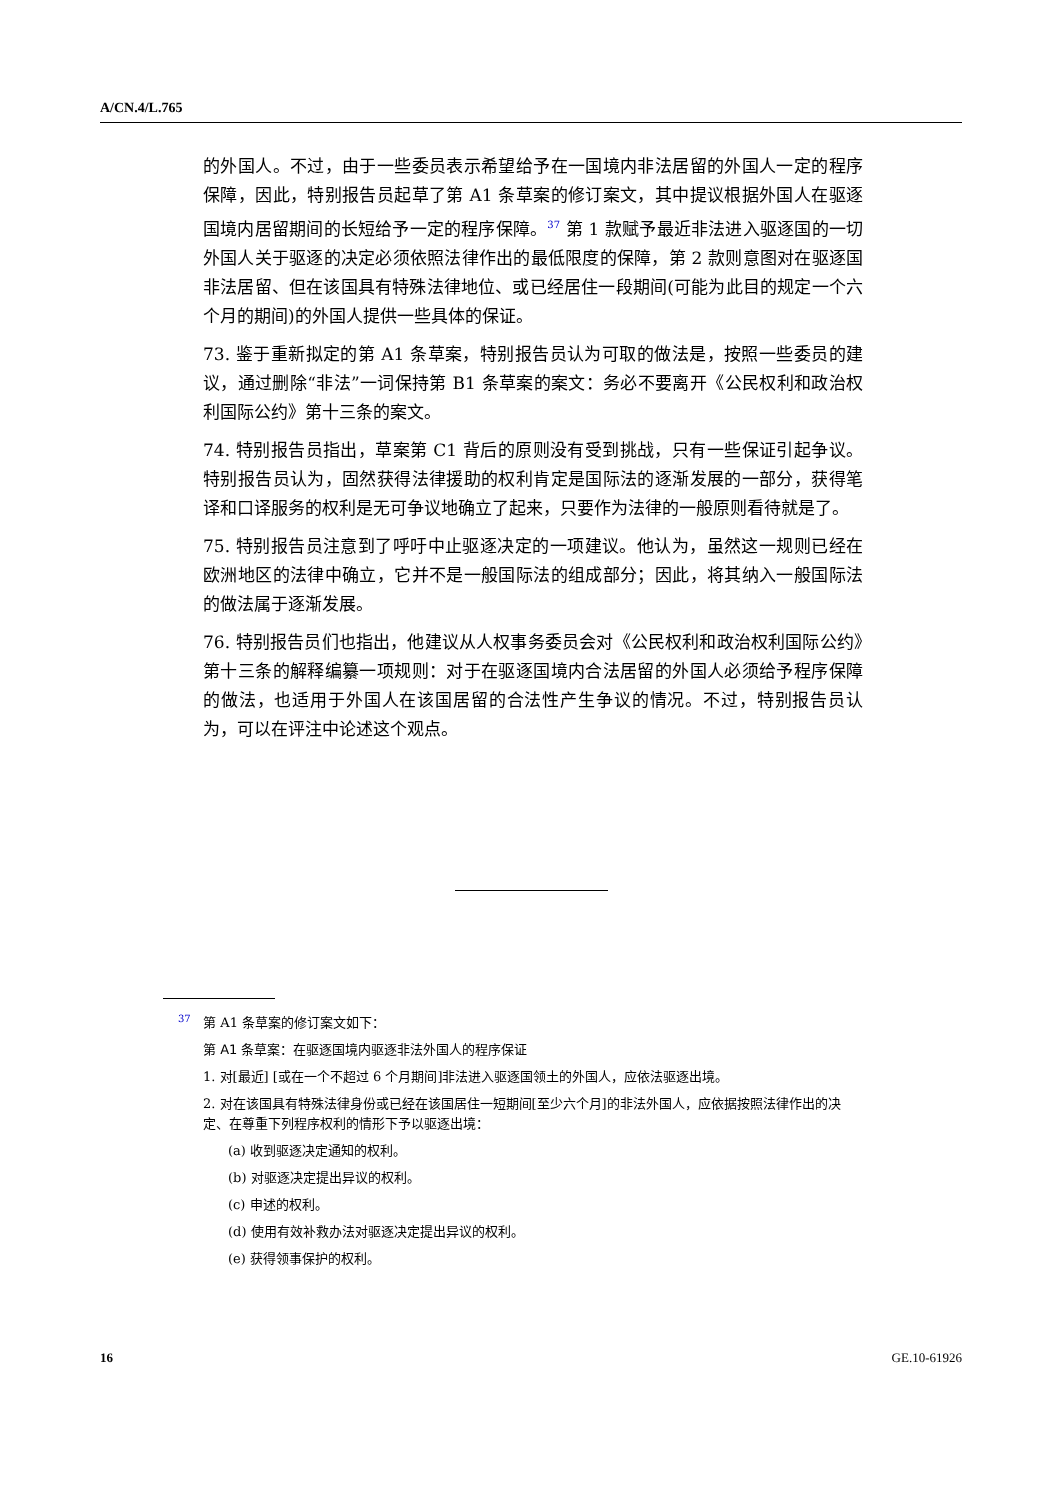A/CN.4/L.765
的外国人。不过，由于一些委员表示希望给予在一国境内非法居留的外国人一定的程序保障，因此，特别报告员起草了第 A1 条草案的修订案文，其中提议根据外国人在驱逐国境内居留期间的长短给予一定的程序保障。<sup>37</sup> 第 1 款赋予最近非法进入驱逐国的一切外国人关于驱逐的决定必须依照法律作出的最低限度的保障，第 2 款则意图对在驱逐国非法居留、但在该国具有特殊法律地位、或已经居住一段期间(可能为此目的规定一个六个月的期间)的外国人提供一些具体的保证。
73. 鉴于重新拟定的第 A1 条草案，特别报告员认为可取的做法是，按照一些委员的建议，通过删除“非法”一词保持第 B1 条草案的案文：务必不要离开《公民权利和政治权利国际公约》第十三条的案文。
74. 特别报告员指出，草案第 C1 背后的原则没有受到挑战，只有一些保证引起争议。特别报告员认为，固然获得法律援助的权利肯定是国际法的逐渐发展的一部分，获得笔译和口译服务的权利是无可争议地确立了起来，只要作为法律的一般原则看待就是了。
75. 特别报告员注意到了呼吁中止驱逐决定的一项建议。他认为，虽然这一规则已经在欧洲地区的法律中确立，它并不是一般国际法的组成部分；因此，将其纳入一般国际法的做法属于逐渐发展。
76. 特别报告员们也指出，他建议从人权事务委员会对《公民权利和政治权利国际公约》第十三条的解释编纂一项规则：对于在驱逐国境内合法居留的外国人必须给予程序保障的做法，也适用于外国人在该国居留的合法性产生争议的情况。不过，特别报告员认为，可以在评注中论述这个观点。
<sup>37</sup> 第 A1 条草案的修订案文如下：
第 A1 条草案：在驱逐国境内驱逐非法外国人的程序保证
1. 对[最近] [或在一个不超过 6 个月期间]非法进入驱逐国领土的外国人，应依法驱逐出境。
2. 对在该国具有特殊法律身份或已经在该国居住一短期间[至少六个月]的非法外国人，应依据按照法律作出的决定、在尊重下列程序权利的情形下予以驱逐出境：
(a) 收到驱逐决定通知的权利。
(b) 对驱逐决定提出异议的权利。
(c) 申述的权利。
(d) 使用有效补救办法对驱逐决定提出异议的权利。
(e) 获得领事保护的权利。
16 GE.10-61926